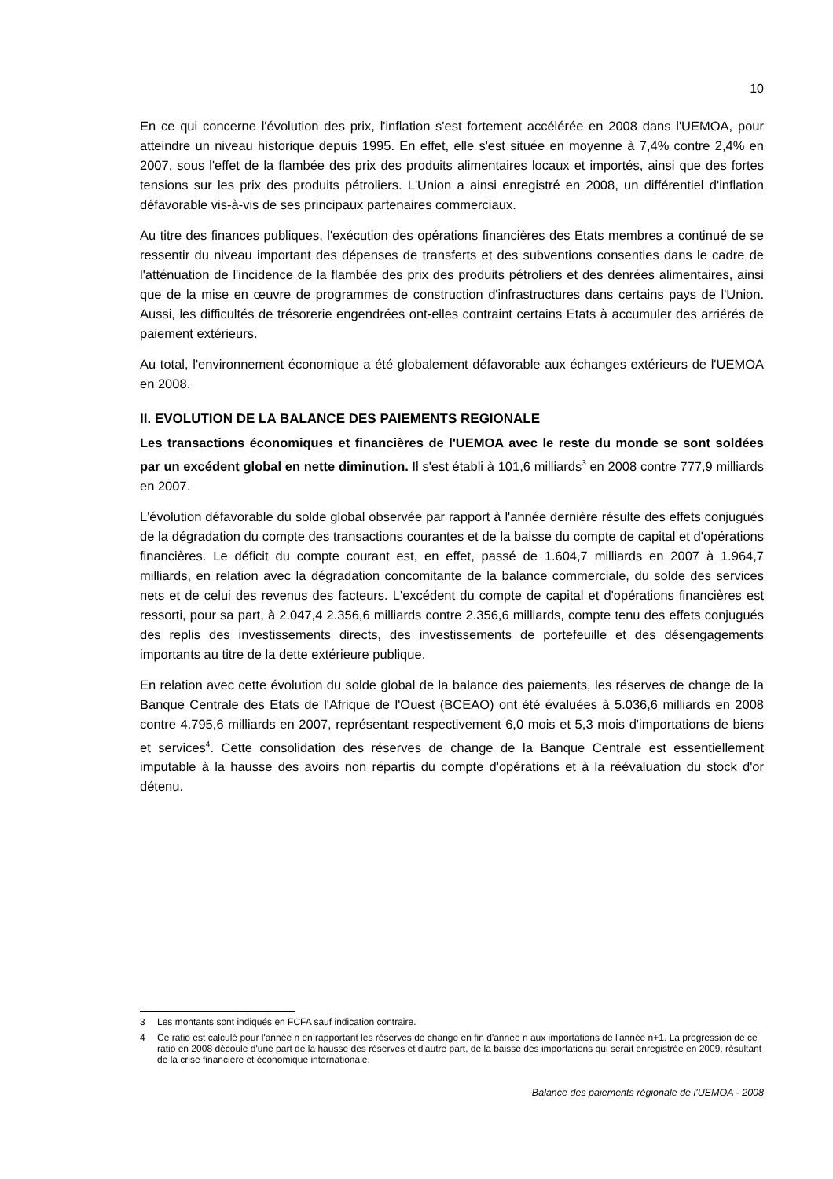10
En ce qui concerne l'évolution des prix, l'inflation s'est fortement accélérée en 2008 dans l'UEMOA, pour atteindre un niveau historique depuis 1995. En effet, elle s'est située en moyenne à 7,4% contre 2,4% en 2007, sous l'effet de la flambée des prix des produits alimentaires locaux et importés, ainsi que des fortes tensions sur les prix des produits pétroliers. L'Union a ainsi enregistré en 2008, un différentiel d'inflation défavorable vis-à-vis de ses principaux partenaires commerciaux.
Au titre des finances publiques, l'exécution des opérations financières des Etats membres a continué de se ressentir du niveau important des dépenses de transferts et des subventions consenties dans le cadre de l'atténuation de l'incidence de la flambée des prix des produits pétroliers et des denrées alimentaires, ainsi que de la mise en œuvre de programmes de construction d'infrastructures dans certains pays de l'Union. Aussi, les difficultés de trésorerie engendrées ont-elles contraint certains Etats à accumuler des arriérés de paiement extérieurs.
Au total, l'environnement économique a été globalement défavorable aux échanges extérieurs de l'UEMOA en 2008.
II. EVOLUTION DE LA BALANCE DES PAIEMENTS REGIONALE
Les transactions économiques et financières de l'UEMOA avec le reste du monde se sont soldées par un excédent global en nette diminution. Il s'est établi à 101,6 milliards<sup>3</sup> en 2008 contre 777,9 milliards en 2007.
L'évolution défavorable du solde global observée par rapport à l'année dernière résulte des effets conjugués de la dégradation du compte des transactions courantes et de la baisse du compte de capital et d'opérations financières. Le déficit du compte courant est, en effet, passé de 1.604,7 milliards en 2007 à 1.964,7 milliards, en relation avec la dégradation concomitante de la balance commerciale, du solde des services nets et de celui des revenus des facteurs. L'excédent du compte de capital et d'opérations financières est ressorti, pour sa part, à 2.047,4 2.356,6 milliards contre 2.356,6 milliards, compte tenu des effets conjugués des replis des investissements directs, des investissements de portefeuille et des désengagements importants au titre de la dette extérieure publique.
En relation avec cette évolution du solde global de la balance des paiements, les réserves de change de la Banque Centrale des Etats de l'Afrique de l'Ouest (BCEAO) ont été évaluées à 5.036,6 milliards en 2008 contre 4.795,6 milliards en 2007, représentant respectivement 6,0 mois et 5,3 mois d'importations de biens et services<sup>4</sup>. Cette consolidation des réserves de change de la Banque Centrale est essentiellement imputable à la hausse des avoirs non répartis du compte d'opérations et à la réévaluation du stock d'or détenu.
3 Les montants sont indiqués en FCFA sauf indication contraire.
4 Ce ratio est calculé pour l'année n en rapportant les réserves de change en fin d'année n aux importations de l'année n+1. La progression de ce ratio en 2008 découle d'une part de la hausse des réserves et d'autre part, de la baisse des importations qui serait enregistrée en 2009, résultant de la crise financière et économique internationale.
Balance des paiements régionale de l'UEMOA - 2008